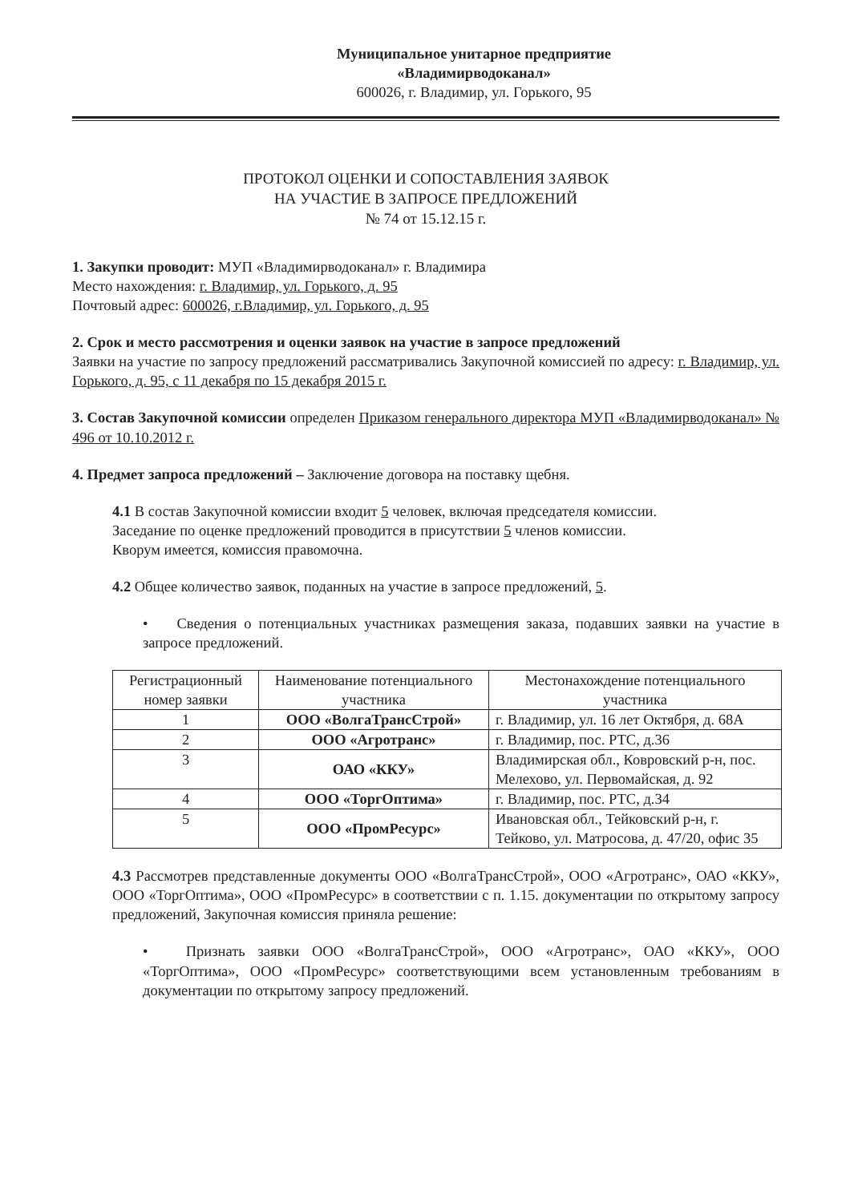Муниципальное унитарное предприятие
«Владимирводоканал»
600026, г. Владимир, ул. Горького, 95
ПРОТОКОЛ ОЦЕНКИ И СОПОСТАВЛЕНИЯ ЗАЯВОК
НА УЧАСТИЕ В ЗАПРОСЕ ПРЕДЛОЖЕНИЙ
№ 74 от 15.12.15 г.
1. Закупки проводит: МУП «Владимирводоканал» г. Владимира
Место нахождения: г. Владимир, ул. Горького, д. 95
Почтовый адрес: 600026, г.Владимир, ул. Горького, д. 95
2. Срок и место рассмотрения и оценки заявок на участие в запросе предложений
Заявки на участие по запросу предложений рассматривались Закупочной комиссией по адресу: г. Владимир, ул. Горького, д. 95, с 11 декабря по 15 декабря 2015 г.
3. Состав Закупочной комиссии определен Приказом генерального директора МУП «Владимирводоканал» № 496 от 10.10.2012 г.
4. Предмет запроса предложений – Заключение договора на поставку щебня.
4.1 В состав Закупочной комиссии входит 5 человек, включая председателя комиссии.
Заседание по оценке предложений проводится в присутствии 5 членов комиссии.
Кворум имеется, комиссия правомочна.
4.2 Общее количество заявок, поданных на участие в запросе предложений, 5.
• Сведения о потенциальных участниках размещения заказа, подавших заявки на участие в запросе предложений.
| Регистрационный номер заявки | Наименование потенциального участника | Местонахождение потенциального участника |
| 1 | ООО «ВолгаТрансСтрой» | г. Владимир, ул. 16 лет Октября, д. 68А |
| 2 | ООО «Агротранс» | г. Владимир, пос. РТС, д.36 |
| 3 | ОАО «ККУ» | Владимирская обл., Ковровский р-н, пос. Мелехово, ул. Первомайская, д. 92 |
| 4 | ООО «ТоргОптима» | г. Владимир, пос. РТС, д.34 |
| 5 | ООО «ПромРесурс» | Ивановская обл., Тейковский р-н, г. Тейково, ул. Матросова, д. 47/20, офис 35 |
4.3 Рассмотрев представленные документы ООО «ВолгаТрансСтрой», ООО «Агротранс», ОАО «ККУ», ООО «ТоргОптима», ООО «ПромРесурс» в соответствии с п. 1.15. документации по открытому запросу предложений, Закупочная комиссия приняла решение:
• Признать заявки ООО «ВолгаТрансСтрой», ООО «Агротранс», ОАО «ККУ», ООО «ТоргОптима», ООО «ПромРесурс» соответствующими всем установленным требованиям в документации по открытому запросу предложений.